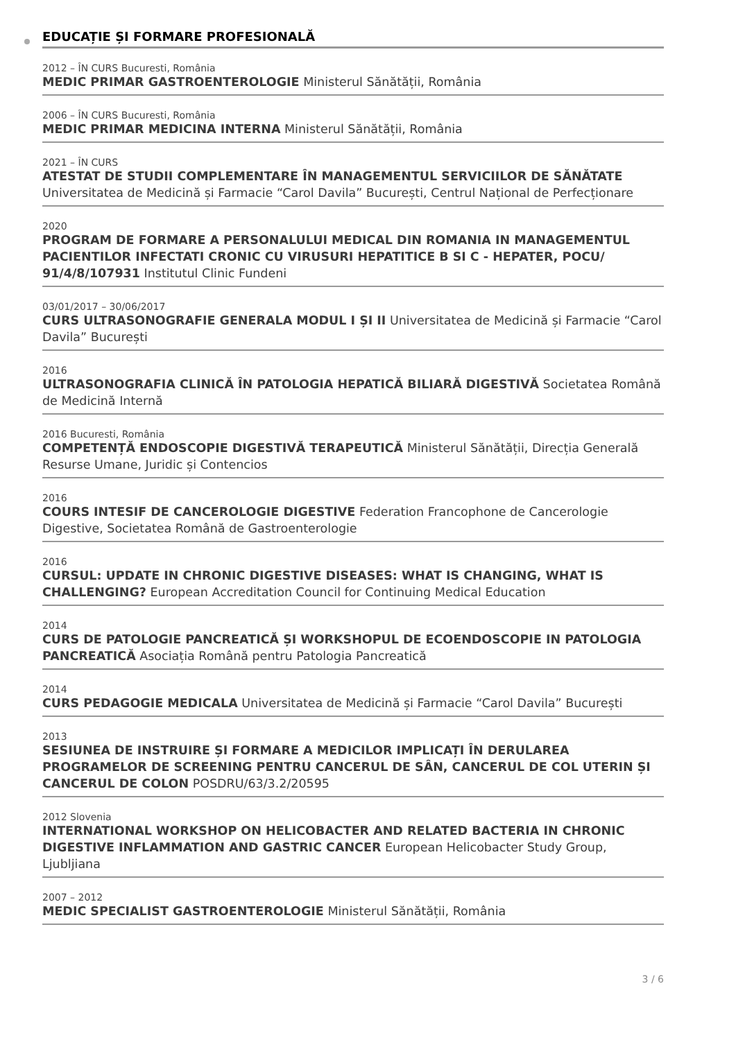EDUCAȚIE ȘI FORMARE PROFESIONALĂ
2012 – ÎN CURS Bucuresti, România
MEDIC PRIMAR GASTROENTEROLOGIE Ministerul Sănătății, România
2006 – ÎN CURS Bucuresti, România
MEDIC PRIMAR MEDICINA INTERNA Ministerul Sănătății, România
2021 – ÎN CURS
ATESTAT DE STUDII COMPLEMENTARE ÎN MANAGEMENTUL SERVICIILOR DE SĂNĂTATE Universitatea de Medicină și Farmacie “Carol Davila” București, Centrul Național de Perfecționare
2020
PROGRAM DE FORMARE A PERSONALULUI MEDICAL DIN ROMANIA IN MANAGEMENTUL PACIENTILOR INFECTATI CRONIC CU VIRUSURI HEPATITICE B SI C - HEPATER, POCU/ 91/4/8/107931 Institutul Clinic Fundeni
03/01/2017 – 30/06/2017
CURS ULTRASONOGRAFIE GENERALA MODUL I ȘI II Universitatea de Medicină și Farmacie “Carol Davila” București
2016
ULTRASONOGRAFIA CLINICĂ ÎN PATOLOGIA HEPATICĂ BILIARĂ DIGESTIVĂ Societatea Română de Medicină Internă
2016 Bucuresti, România
COMPETENȚĂ ENDOSCOPIE DIGESTIVĂ TERAPEUTICĂ Ministerul Sănătății, Direcția Generală Resurse Umane, Juridic și Contencios
2016
COURS INTESIF DE CANCEROLOGIE DIGESTIVE Federation Francophone de Cancerologie Digestive, Societatea Română de Gastroenterologie
2016
CURSUL: UPDATE IN CHRONIC DIGESTIVE DISEASES: WHAT IS CHANGING, WHAT IS CHALLENGING? European Accreditation Council for Continuing Medical Education
2014
CURS DE PATOLOGIE PANCREATICĂ ȘI WORKSHOPUL DE ECOENDOSCOPIE IN PATOLOGIA PANCREATICĂ Asociația Română pentru Patologia Pancreatică
2014
CURS PEDAGOGIE MEDICALA Universitatea de Medicină și Farmacie “Carol Davila” București
2013
SESIUNEA DE INSTRUIRE ȘI FORMARE A MEDICILOR IMPLICAȚI ÎN DERULAREA PROGRAMELOR DE SCREENING PENTRU CANCERUL DE SÂN, CANCERUL DE COL UTERIN ȘI CANCERUL DE COLON POSDRU/63/3.2/20595
2012 Slovenia
INTERNATIONAL WORKSHOP ON HELICOBACTER AND RELATED BACTERIA IN CHRONIC DIGESTIVE INFLAMMATION AND GASTRIC CANCER European Helicobacter Study Group, Ljubljiana
2007 – 2012
MEDIC SPECIALIST GASTROENTEROLOGIE Ministerul Sănătății, România
3 / 6